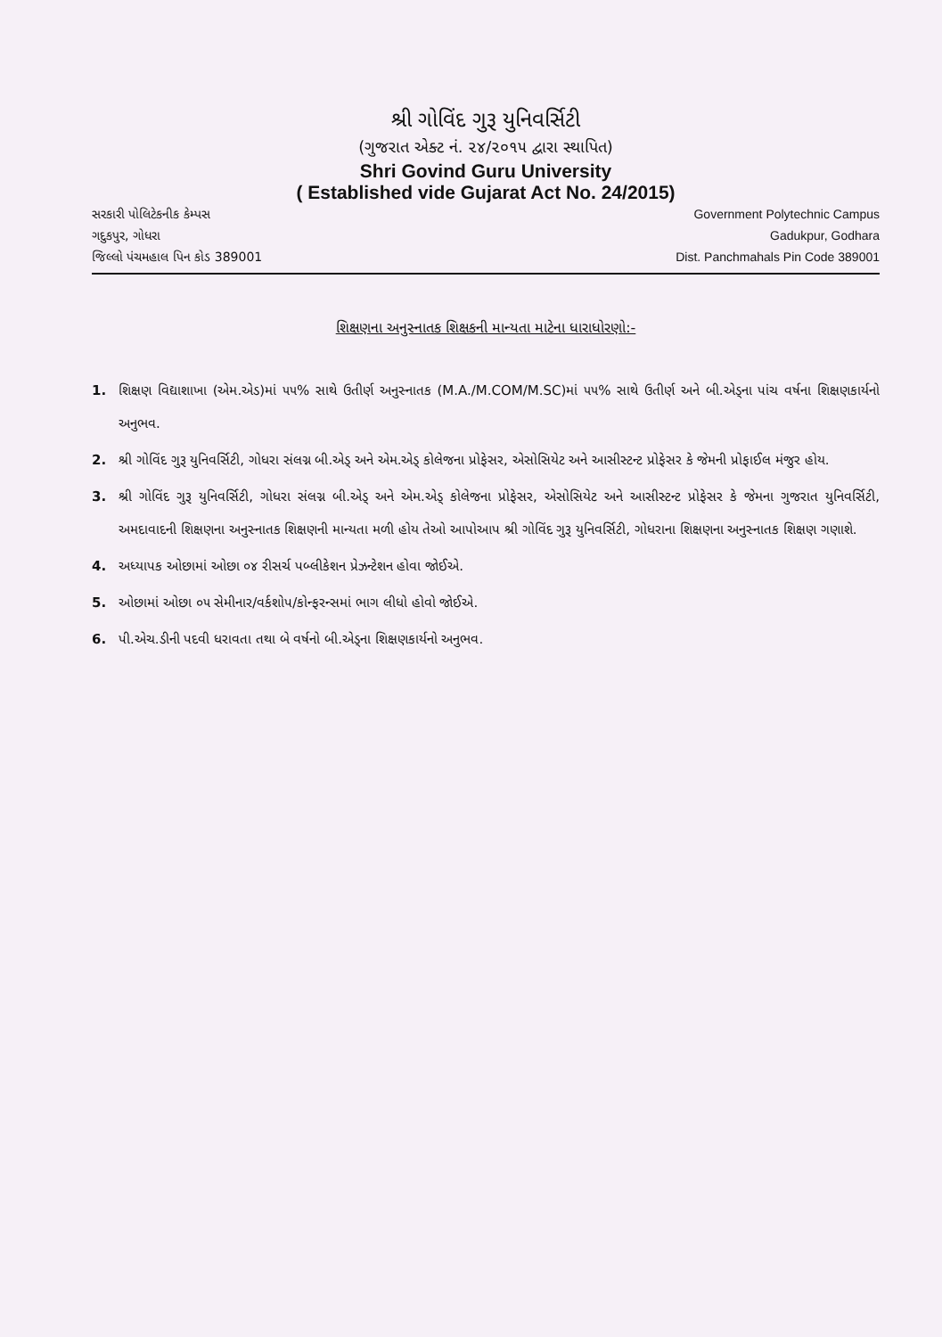શ્રી ગોવિંદ ગુરૂ યુનિવર્સિટી
(ગુજરાત એક્ટ નં. ૨૪/૨૦૧૫ દ્વારા સ્થાપિત)
Shri Govind Guru University
( Established vide Gujarat Act No. 24/2015)
સરકારી પોલિટેકનીક કેમ્પસ
ગદુકપુર, ગોધરા
જિલ્લો પંચમહાલ પિન કોડ 389001
Government Polytechnic Campus
Gadukpur, Godhara
Dist. Panchmahals Pin Code 389001
શિક્ષણના અનુસ્નાતક શિક્ષકની માન્યતા માટેના ધારાધોરણો:-
1. શિક્ષણ વિદ્યાશાખા (એમ.એડ)માં ૫૫% સાથે ઉતીર્ણ અનુસ્નાતક (M.A./M.COM/M.SC)માં ૫૫% સાથે ઉતીર્ણ અને બી.એડ્ના પાંચ વર્ષના શિક્ષણકાર્યનો અનુભવ.
2. શ્રી ગોવિંદ ગુરૂ યુનિવર્સિટી, ગોધરા સંલગ્ન બી.એડ્ અને એમ.એડ્ કોલેજના પ્રોફેસર, એસોસિયેટ અને આસીસ્ટન્ટ પ્રોફેસર કે જેમની પ્રોફાઈલ મંજુર હોય.
3. શ્રી ગોવિંદ ગુરૂ યુનિવર્સિટી, ગોધરા સંલગ્ન બી.એડ્ અને એમ.એડ્ કોલેજના પ્રોફેસર, એસોસિયેટ અને આસીસ્ટન્ટ પ્રોફેસર કે જેમના ગુજરાત યુનિવર્સિટી, અમદાવાદની શિક્ષણના અનુસ્નાતક શિક્ષણની માન્યતા મળી હોય તેઓ આપોઆપ શ્રી ગોવિંદ ગુરૂ યુનિવર્સિટી, ગોધરાના શિક્ષણના અનુસ્નાતક શિક્ષણ ગણાશે.
4. અધ્યાપક ઓછામાં ઓછા ૦૪ રીસર્ચ પબ્લીકેશન પ્રેઝન્ટેશન હોવા જોઈએ.
5. ઓછામાં ઓછા ૦૫ સેમીનાર/વર્કશોપ/કોન્ફરન્સમાં ભાગ લીધો હોવો જોઈએ.
6. પી.એચ.ડીની પદવી ધરાવતા તથા બે વર્ષનો બી.એડ્ના શિક્ષણકાર્યનો અનુભવ.